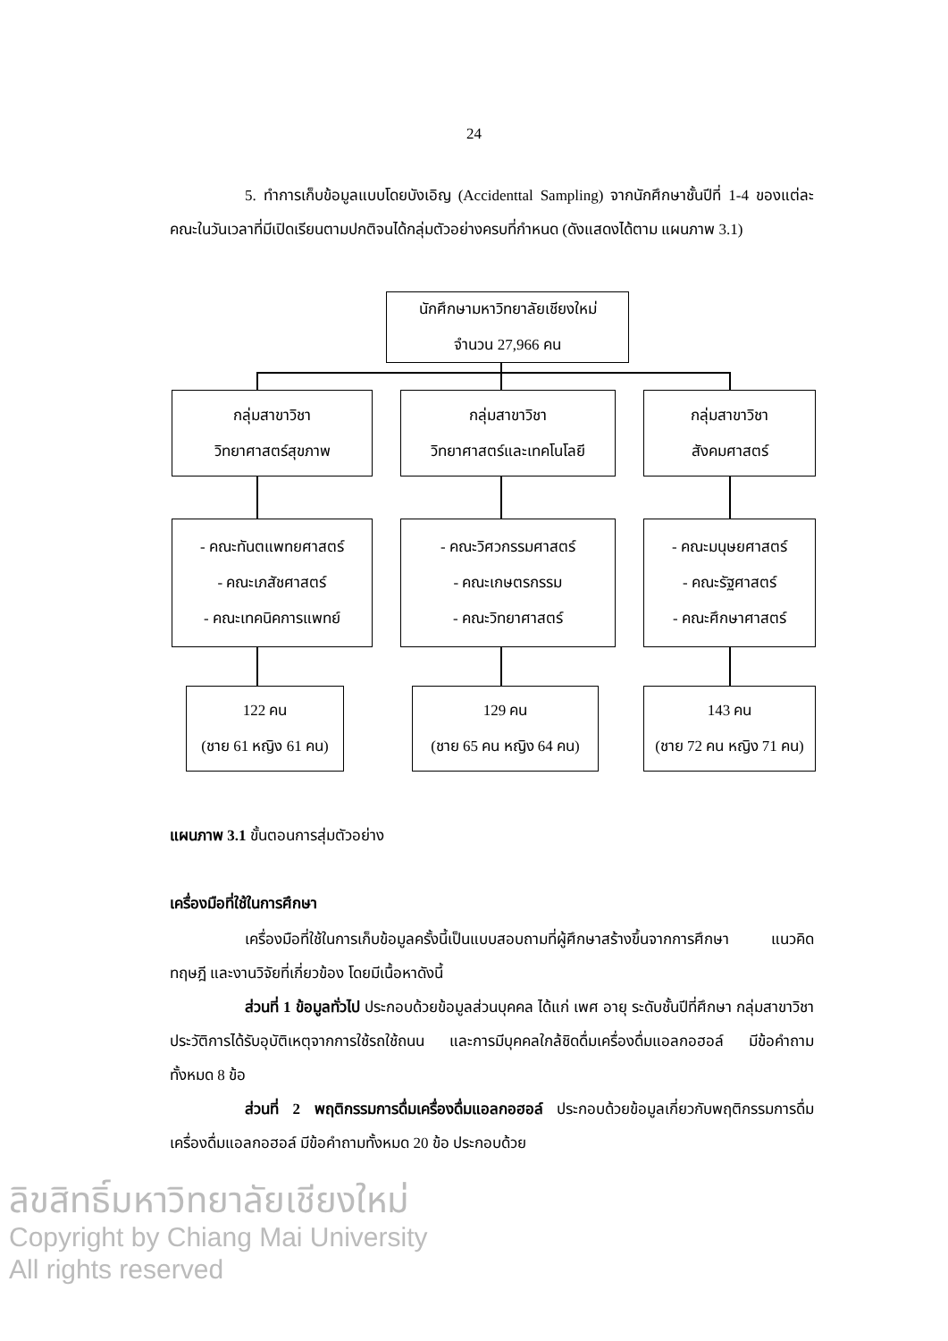24
5. ทำการเก็บข้อมูลแบบโดยบังเอิญ (Accidenttal Sampling) จากนักศึกษาชั้นปีที่ 1-4 ของแต่ละคณะในวันเวลาที่มีเปิดเรียนตามปกติจนได้กลุ่มตัวอย่างครบที่กำหนด (ดังแสดงได้ตาม แผนภาพ 3.1)
นักศึกษามหาวิทยาลัยเชียงใหม่
จำนวน 27,966 คน
กลุ่มสาขาวิชา
วิทยาศาสตร์สุขภาพ
กลุ่มสาขาวิชา
วิทยาศาสตร์และเทคโนโลยี
กลุ่มสาขาวิชา
สังคมศาสตร์
- คณะทันตแพทยศาสตร์
- คณะเภสัชศาสตร์
- คณะเทคนิคการแพทย์
- คณะวิศวกรรมศาสตร์
- คณะเกษตรกรรม
- คณะวิทยาศาสตร์
- คณะมนุษยศาสตร์
- คณะรัฐศาสตร์
- คณะศึกษาศาสตร์
122 คน
(ชาย 61 หญิง 61 คน)
129 คน
(ชาย 65 คน หญิง 64 คน)
143 คน
(ชาย 72 คน หญิง 71 คน)
แผนภาพ 3.1 ขั้นตอนการสุ่มตัวอย่าง
เครื่องมือที่ใช้ในการศึกษา
เครื่องมือที่ใช้ในการเก็บข้อมูลครั้งนี้เป็นแบบสอบถามที่ผู้ศึกษาสร้างขึ้นจากการศึกษา แนวคิด ทฤษฎี และงานวิจัยที่เกี่ยวข้อง โดยมีเนื้อหาดังนี้
ส่วนที่ 1 ข้อมูลทั่วไป ประกอบด้วยข้อมูลส่วนบุคคล ได้แก่ เพศ อายุ ระดับชั้นปีที่ศึกษา กลุ่มสาขาวิชา ประวัติการได้รับอุบัติเหตุจากการใช้รถใช้ถนน และการมีบุคคลใกล้ชิดดื่มเครื่องดื่มแอลกอฮอล์ มีข้อคำถามทั้งหมด 8 ข้อ
ส่วนที่ 2 พฤติกรรมการดื่มเครื่องดื่มแอลกอฮอล์ ประกอบด้วยข้อมูลเกี่ยวกับพฤติกรรมการดื่มเครื่องดื่มแอลกอฮอล์ มีข้อคำถามทั้งหมด 20 ข้อ ประกอบด้วย
ลิขสิทธิ์มหาวิทยาลัยเชียงใหม่
Copyright by Chiang Mai University
All rights reserved